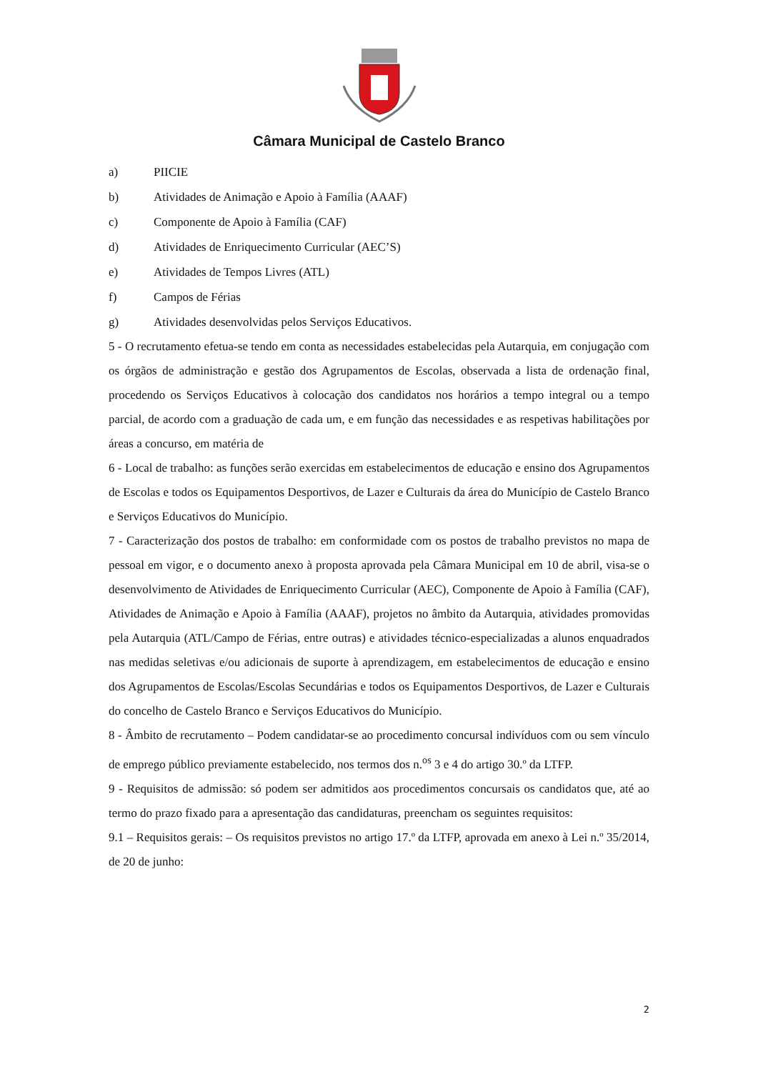Câmara Municipal de Castelo Branco
a) PIICIE
b) Atividades de Animação e Apoio à Família (AAAF)
c) Componente de Apoio à Família (CAF)
d) Atividades de Enriquecimento Curricular (AEC’S)
e) Atividades de Tempos Livres (ATL)
f) Campos de Férias
g) Atividades desenvolvidas pelos Serviços Educativos.
5 - O recrutamento efetua-se tendo em conta as necessidades estabelecidas pela Autarquia, em conjugação com os órgãos de administração e gestão dos Agrupamentos de Escolas, observada a lista de ordenação final, procedendo os Serviços Educativos à colocação dos candidatos nos horários a tempo integral ou a tempo parcial, de acordo com a graduação de cada um, e em função das necessidades e as respetivas habilitações por áreas a concurso, em matéria de
6 - Local de trabalho: as funções serão exercidas em estabelecimentos de educação e ensino dos Agrupamentos de Escolas e todos os Equipamentos Desportivos, de Lazer e Culturais da área do Município de Castelo Branco e Serviços Educativos do Município.
7 - Caracterização dos postos de trabalho: em conformidade com os postos de trabalho previstos no mapa de pessoal em vigor, e o documento anexo à proposta aprovada pela Câmara Municipal em 10 de abril, visa-se o desenvolvimento de Atividades de Enriquecimento Curricular (AEC), Componente de Apoio à Família (CAF), Atividades de Animação e Apoio à Família (AAAF), projetos no âmbito da Autarquia, atividades promovidas pela Autarquia (ATL/Campo de Férias, entre outras) e atividades técnico-especializadas a alunos enquadrados nas medidas seletivas e/ou adicionais de suporte à aprendizagem, em estabelecimentos de educação e ensino dos Agrupamentos de Escolas/Escolas Secundárias e todos os Equipamentos Desportivos, de Lazer e Culturais do concelho de Castelo Branco e Serviços Educativos do Município.
8 - Âmbito de recrutamento – Podem candidatar-se ao procedimento concursal indivíduos com ou sem vínculo de emprego público previamente estabelecido, nos termos dos n.<sup>os</sup> 3 e 4 do artigo 30.º da LTFP.
9 - Requisitos de admissão: só podem ser admitidos aos procedimentos concursais os candidatos que, até ao termo do prazo fixado para a apresentação das candidaturas, preencham os seguintes requisitos:
9.1 – Requisitos gerais: – Os requisitos previstos no artigo 17.º da LTFP, aprovada em anexo à Lei n.º 35/2014, de 20 de junho:
2